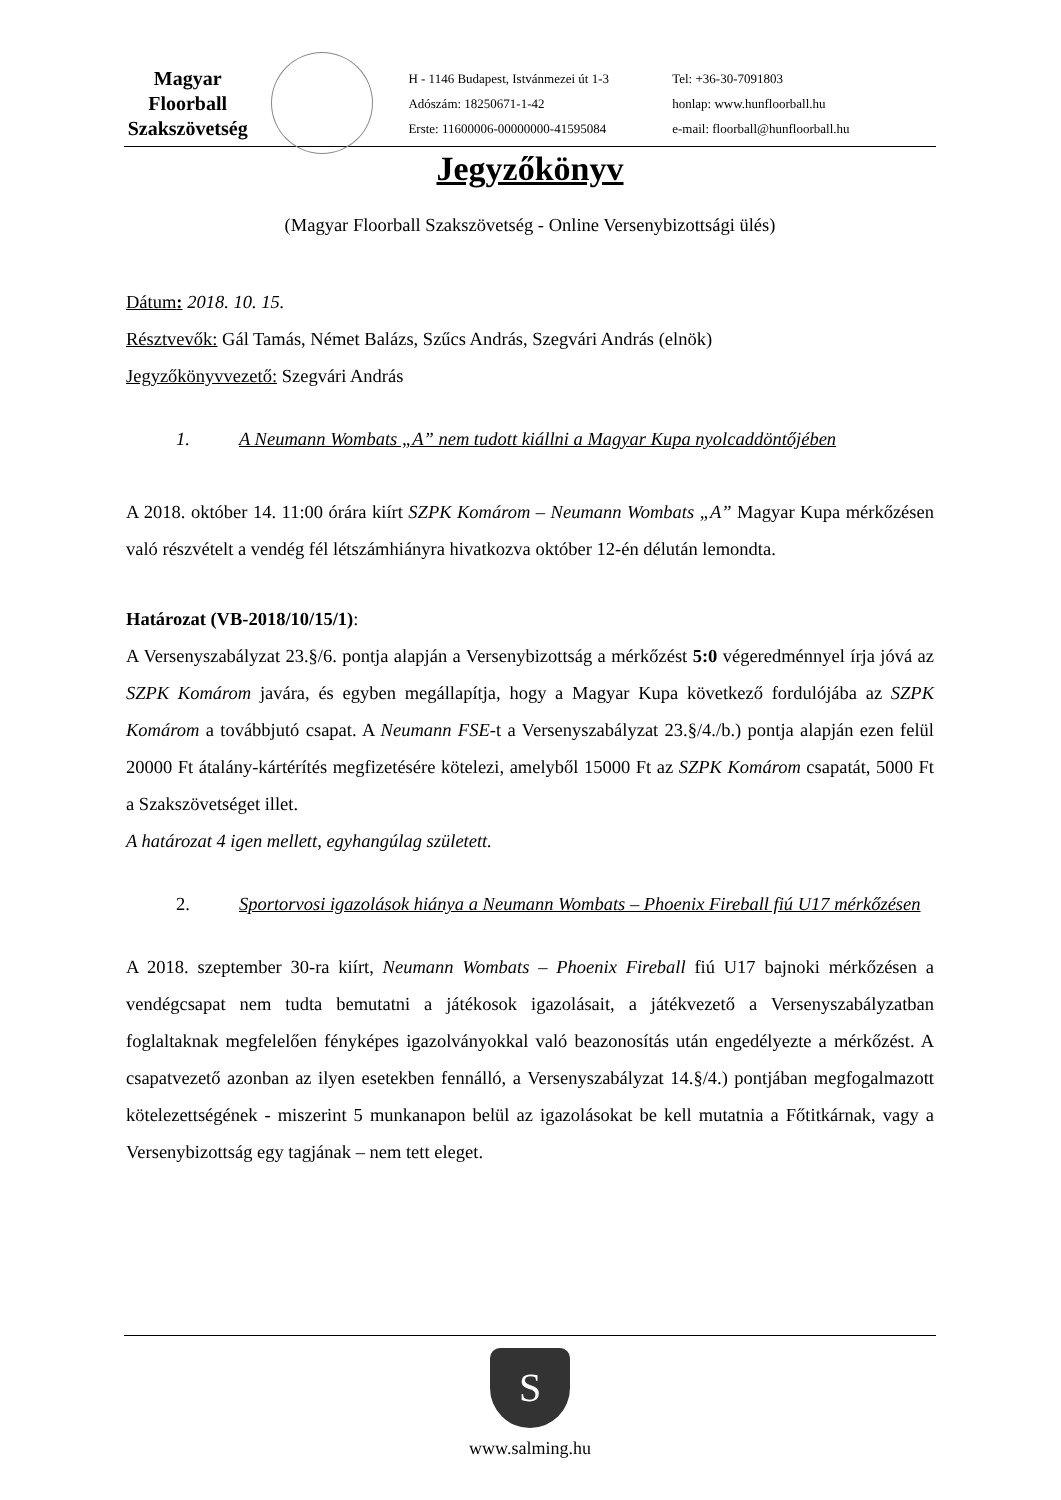Magyar
Floorball
Szakszövetség
H - 1146 Budapest, Istvánmezei út 1-3
Adószám: 18250671-1-42
Erste: 11600006-00000000-41595084
Tel: +36-30-7091803
honlap: www.hunfloorball.hu
e-mail: floorball@hunfloorball.hu
Jegyzőkönyv
(Magyar Floorball Szakszövetség - Online Versenybizottsági ülés)
Dátum: 2018. 10. 15.
Résztvevők: Gál Tamás, Német Balázs, Szűcs András, Szegvári András (elnök)
Jegyzőkönyvvezető: Szegvári András
1. A Neumann Wombats „A” nem tudott kiállni a Magyar Kupa nyolcaddöntőjében
A 2018. október 14. 11:00 órára kiírt SZPK Komárom – Neumann Wombats „A” Magyar Kupa mérkőzésen való részvételt a vendég fél létszámhiányra hivatkozva október 12-én délután lemondta.
Határozat (VB-2018/10/15/1):
A Versenyszabályzat 23.§/6. pontja alapján a Versenybizottság a mérkőzést 5:0 végeredménnyel írja jóvá az SZPK Komárom javára, és egyben megállapítja, hogy a Magyar Kupa következő fordulójába az SZPK Komárom a továbbjutó csapat. A Neumann FSE-t a Versenyszabályzat 23.§/4./b.) pontja alapján ezen felül 20000 Ft átalány-kártérítés megfizetésére kötelezi, amelyből 15000 Ft az SZPK Komárom csapatát, 5000 Ft a Szakszövetséget illet.
A határozat 4 igen mellett, egyhangúlag született.
2. Sportorvosi igazolások hiánya a Neumann Wombats – Phoenix Fireball fiú U17 mérkőzésen
A 2018. szeptember 30-ra kiírt, Neumann Wombats – Phoenix Fireball fiú U17 bajnoki mérkőzésen a vendégcsapat nem tudta bemutatni a játékosok igazolásait, a játékvezető a Versenyszabályzatban foglaltaknak megfelelően fényképes igazolványokkal való beazonosítás után engedélyezte a mérkőzést. A csapatvezető azonban az ilyen esetekben fennálló, a Versenyszabályzat 14.§/4.) pontjában megfogalmazott kötelezettségének - miszerint 5 munkanapon belül az igazolásokat be kell mutatnia a Főtitkárnak, vagy a Versenybizottság egy tagjának – nem tett eleget.
S
www.salming.hu